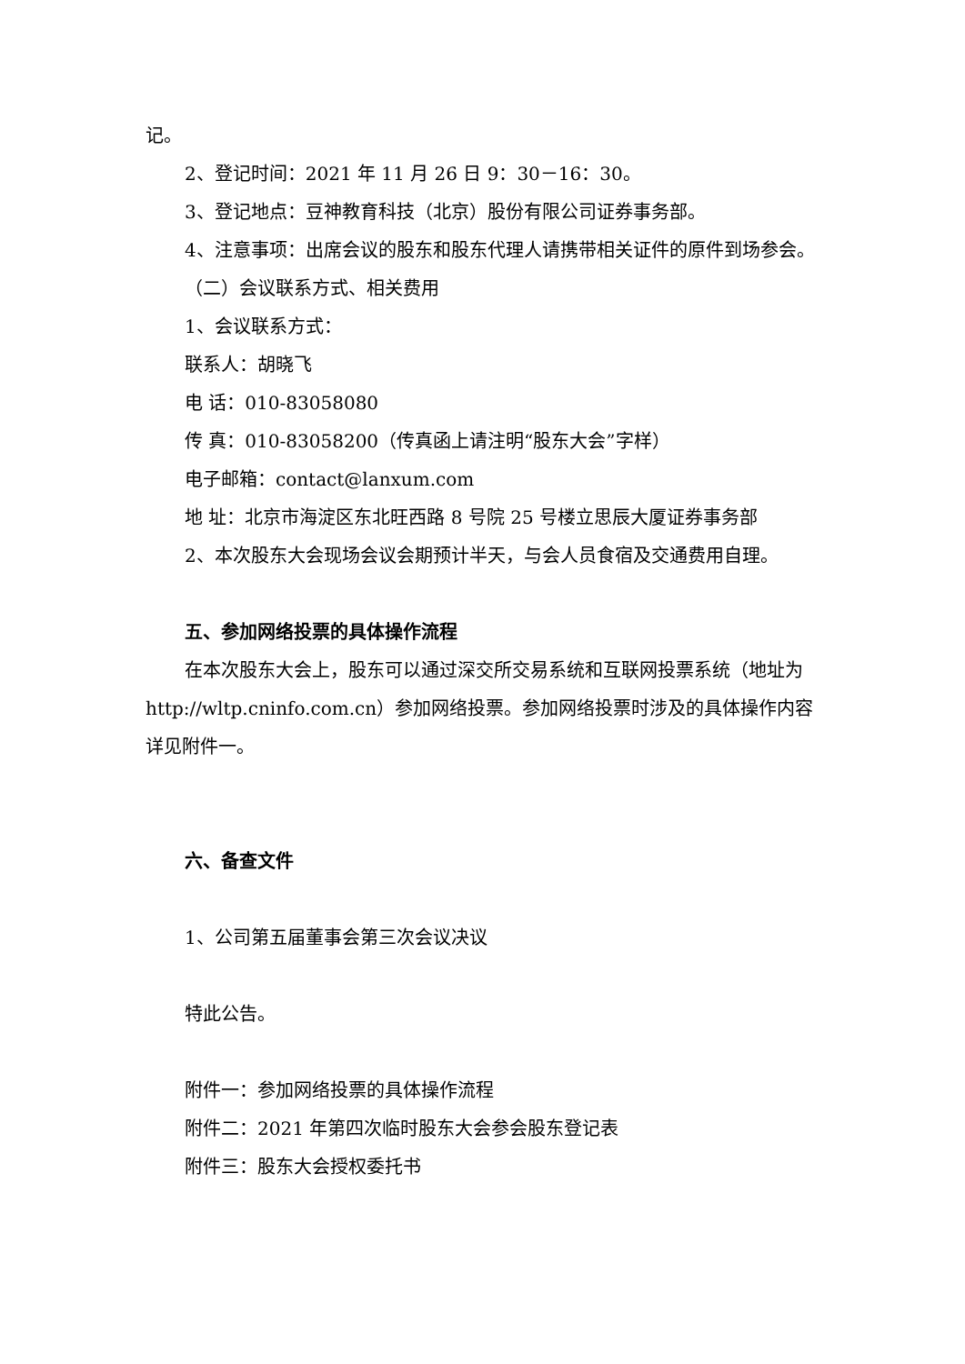记。
2、登记时间：2021 年 11 月 26 日 9：30－16：30。
3、登记地点：豆神教育科技（北京）股份有限公司证券事务部。
4、注意事项：出席会议的股东和股东代理人请携带相关证件的原件到场参会。
（二）会议联系方式、相关费用
1、会议联系方式：
联系人：胡晓飞
电 话：010-83058080
传 真：010-83058200（传真函上请注明“股东大会”字样）
电子邮箱：contact@lanxum.com
地 址：北京市海淀区东北旺西路 8 号院 25 号楼立思辰大厦证券事务部
2、本次股东大会现场会议会期预计半天，与会人员食宿及交通费用自理。
五、参加网络投票的具体操作流程
在本次股东大会上，股东可以通过深交所交易系统和互联网投票系统（地址为 http://wltp.cninfo.com.cn）参加网络投票。参加网络投票时涉及的具体操作内容详见附件一。
六、备查文件
1、公司第五届董事会第三次会议决议
特此公告。
附件一：参加网络投票的具体操作流程
附件二：2021 年第四次临时股东大会参会股东登记表
附件三：股东大会授权委托书